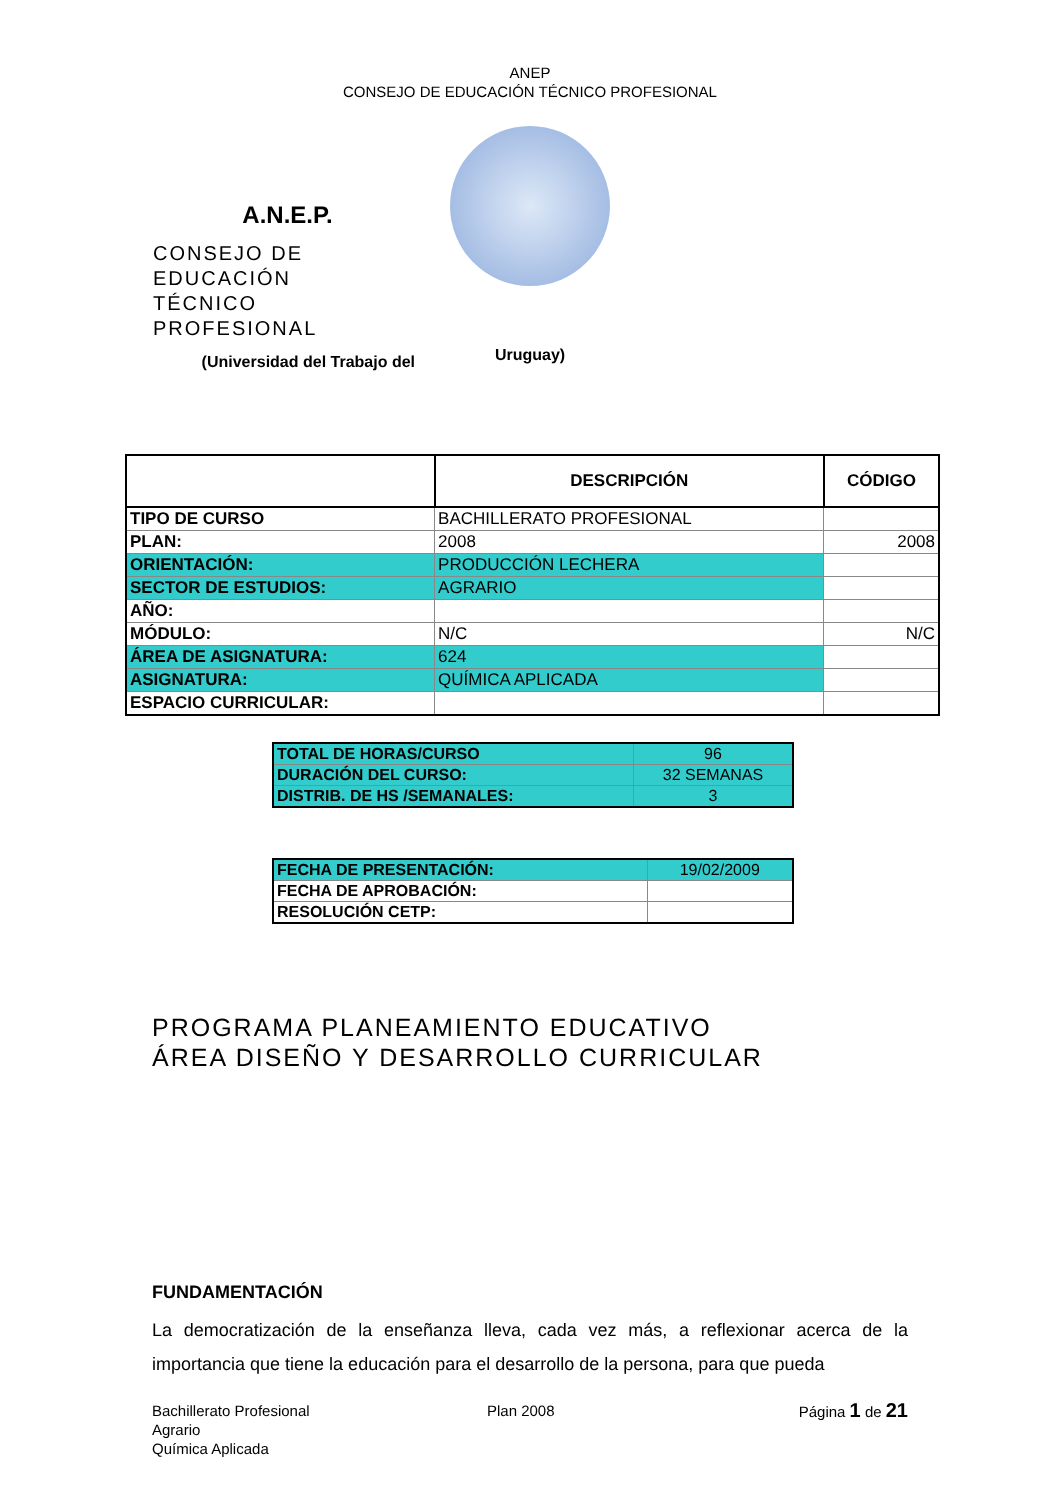ANEP
CONSEJO DE EDUCACIÓN TÉCNICO PROFESIONAL
A.N.E.P.
CONSEJO DE EDUCACIÓN
TÉCNICO PROFESIONAL
(Universidad del Trabajo del
Uruguay)
| | DESCRIPCIÓN | CÓDIGO |
| TIPO DE CURSO | BACHILLERATO PROFESIONAL | |
| PLAN: | 2008 | 2008 |
| ORIENTACIÓN: | PRODUCCIÓN LECHERA | |
| SECTOR DE ESTUDIOS: | AGRARIO | |
| AÑO: | | |
| MÓDULO: | N/C | N/C |
| ÁREA DE ASIGNATURA: | 624 | |
| ASIGNATURA: | QUÍMICA APLICADA | |
| ESPACIO CURRICULAR: | | |
| TOTAL DE HORAS/CURSO | 96 |
| DURACIÓN DEL CURSO: | 32 SEMANAS |
| DISTRIB. DE HS /SEMANALES: | 3 |
| FECHA DE PRESENTACIÓN: | 19/02/2009 |
| FECHA DE APROBACIÓN: | |
| RESOLUCIÓN CETP: | |
PROGRAMA PLANEAMIENTO EDUCATIVO
ÁREA DISEÑO Y DESARROLLO CURRICULAR
FUNDAMENTACIÓN
La democratización de la enseñanza lleva, cada vez más, a reflexionar acerca de la importancia que tiene la educación para el desarrollo de la persona, para que pueda
Bachillerato Profesional
Agrario
Química Aplicada
Plan 2008 Página 1 de 21